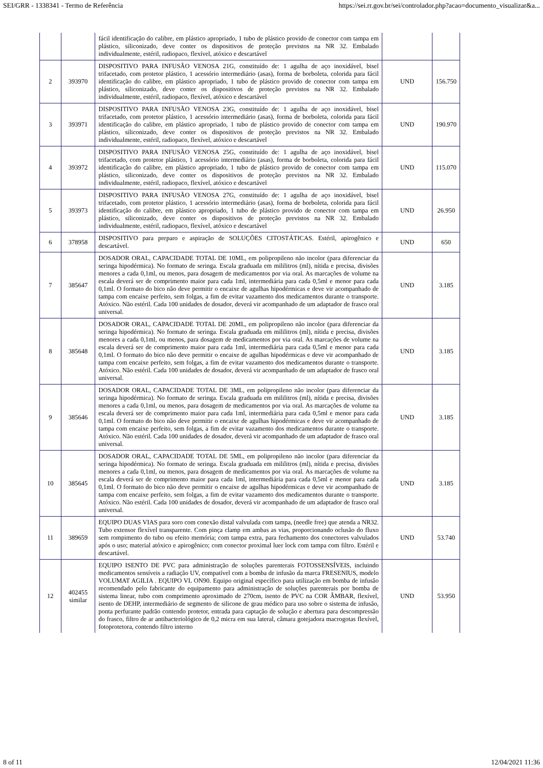SEI/GRR - 1338341 - Termo de Referência https://sei.rr.gov.br/sei/controlador.php?acao=documento_visualizar&a...
| | | fácil identificação do calibre, em plástico apropriado, 1 tubo de plástico provido de conector com tampa em plástico, siliconizado, deve conter os dispositivos de proteção previstos na NR 32. Embalado individualmente, estéril, radiopaco, flexível, atóxico e descartável | | |
| 2 | 393970 | DISPOSITIVO PARA INFUSÃO VENOSA 21G, constituído de: 1 agulha de aço inoxidável, bisel trifacetado, com protetor plástico, 1 acessório intermediário (asas), forma de borboleta, colorida para fácil identificação do calibre, em plástico apropriado, 1 tubo de plástico provido de conector com tampa em plástico, siliconizado, deve conter os dispositivos de proteção previstos na NR 32. Embalado individualmente, estéril, radiopaco, flexível, atóxico e descartável | UND | 156.750 |
| 3 | 393971 | DISPOSITIVO PARA INFUSÃO VENOSA 23G, constituído de: 1 agulha de aço inoxidável, bisel trifacetado, com protetor plástico, 1 acessório intermediário (asas), forma de borboleta, colorida para fácil identificação do calibre, em plástico apropriado, 1 tubo de plástico provido de conector com tampa em plástico, siliconizado, deve conter os dispositivos de proteção previstos na NR 32. Embalado individualmente, estéril, radiopaco, flexível, atóxico e descartável | UND | 190.970 |
| 4 | 393972 | DISPOSITIVO PARA INFUSÃO VENOSA 25G, constituído de: 1 agulha de aço inoxidável, bisel trifacetado, com protetor plástico, 1 acessório intermediário (asas), forma de borboleta, colorida para fácil identificação do calibre, em plástico apropriado, 1 tubo de plástico provido de conector com tampa em plástico, siliconizado, deve conter os dispositivos de proteção previstos na NR 32. Embalado individualmente, estéril, radiopaco, flexível, atóxico e descartável | UND | 115.070 |
| 5 | 393973 | DISPOSITIVO PARA INFUSÃO VENOSA 27G, constituído de: 1 agulha de aço inoxidável, bisel trifacetado, com protetor plástico, 1 acessório intermediário (asas), forma de borboleta, colorida para fácil identificação do calibre, em plástico apropriado, 1 tubo de plástico provido de conector com tampa em plástico, siliconizado, deve conter os dispositivos de proteção previstos na NR 32. Embalado individualmente, estéril, radiopaco, flexível, atóxico e descartável | UND | 26.950 |
| 6 | 378958 | DISPOSITIVO para preparo e aspiração de SOLUÇÕES CITOSTÁTICAS. Estéril, apirogênico e descartável. | UND | 650 |
| 7 | 385647 | DOSADOR ORAL, CAPACIDADE TOTAL DE 10ML, em polipropileno não incolor (para diferenciar da seringa hipodérmica). No formato de seringa. Escala graduada em mililitros (ml), nítida e precisa, divisões menores a cada 0,1ml, ou menos, para dosagem de medicamentos por via oral. As marcações de volume na escala deverá ser de comprimento maior para cada 1ml, intermediária para cada 0,5ml e menor para cada 0,1ml. O formato do bico não deve permitir o encaixe de agulhas hipodérmicas e deve vir acompanhado de tampa com encaixe perfeito, sem folgas, a fim de evitar vazamento dos medicamentos durante o transporte. Atóxico. Não estéril. Cada 100 unidades de dosador, deverá vir acompanhado de um adaptador de frasco oral universal. | UND | 3.185 |
| 8 | 385648 | DOSADOR ORAL, CAPACIDADE TOTAL DE 20ML, em polipropileno não incolor (para diferenciar da seringa hipodérmica). No formato de seringa. Escala graduada em mililitros (ml), nítida e precisa, divisões menores a cada 0,1ml, ou menos, para dosagem de medicamentos por via oral. As marcações de volume na escala deverá ser de comprimento maior para cada 1ml, intermediária para cada 0,5ml e menor para cada 0,1ml. O formato do bico não deve permitir o encaixe de agulhas hipodérmicas e deve vir acompanhado de tampa com encaixe perfeito, sem folgas, a fim de evitar vazamento dos medicamentos durante o transporte. Atóxico. Não estéril. Cada 100 unidades de dosador, deverá vir acompanhado de um adaptador de frasco oral universal. | UND | 3.185 |
| 9 | 385646 | DOSADOR ORAL, CAPACIDADE TOTAL DE 3ML, em polipropileno não incolor (para diferenciar da seringa hipodérmica). No formato de seringa. Escala graduada em mililitros (ml), nítida e precisa, divisões menores a cada 0,1ml, ou menos, para dosagem de medicamentos por via oral. As marcações de volume na escala deverá ser de comprimento maior para cada 1ml, intermediária para cada 0,5ml e menor para cada 0,1ml. O formato do bico não deve permitir o encaixe de agulhas hipodérmicas e deve vir acompanhado de tampa com encaixe perfeito, sem folgas, a fim de evitar vazamento dos medicamentos durante o transporte. Atóxico. Não estéril. Cada 100 unidades de dosador, deverá vir acompanhado de um adaptador de frasco oral universal. | UND | 3.185 |
| 10 | 385645 | DOSADOR ORAL, CAPACIDADE TOTAL DE 5ML, em polipropileno não incolor (para diferenciar da seringa hipodérmica). No formato de seringa. Escala graduada em mililitros (ml), nítida e precisa, divisões menores a cada 0,1ml, ou menos, para dosagem de medicamentos por via oral. As marcações de volume na escala deverá ser de comprimento maior para cada 1ml, intermediária para cada 0,5ml e menor para cada 0,1ml. O formato do bico não deve permitir o encaixe de agulhas hipodérmicas e deve vir acompanhado de tampa com encaixe perfeito, sem folgas, a fim de evitar vazamento dos medicamentos durante o transporte. Atóxico. Não estéril. Cada 100 unidades de dosador, deverá vir acompanhado de um adaptador de frasco oral universal. | UND | 3.185 |
| 11 | 389659 | EQUIPO DUAS VIAS para soro com conexão distal valvulada com tampa, (needle free) que atenda a NR32. Tubo extensor flexível transparente. Com pinça clamp em ambas as vias, proporcionando oclusão do fluxo sem rompimento do tubo ou efeito memória; com tampa extra, para fechamento dos conectores valvulados após o uso; material atóxico e apirogênico; com conector proximal luer lock com tampa com filtro. Estéril e descartável. | UND | 53.740 |
| 12 | 402455 similar | EQUIPO ISENTO DE PVC para administração de soluções parenterais FOTOSSENSÍVEIS, incluindo medicamentos sensíveis a radiação UV, compatível com a bomba de infusão da marca FRESENIUS, modelo VOLUMAT AGILIA . EQUIPO VL ON90. Equipo original específico para utilização em bomba de infusão recomendado pelo fabricante do equipamento para administração de soluções parenterais por bomba de sistema linear, tubo com comprimento aproximado de 270cm, isento de PVC na COR ÂMBAR, flexível, isento de DEHP, intermediário de segmento de silicone de grau médico para uso sobre o sistema de infusão, ponta perfurante padrão contendo protetor, entrada para captação de solução e abertura para descompressão do frasco, filtro de ar antibacteriológico de 0,2 micra em sua lateral, câmara gotejadora macrogotas flexível, fotoprotetora, contendo filtro interno | UND | 53.950 |
8 of 11 12/04/2021 11:36